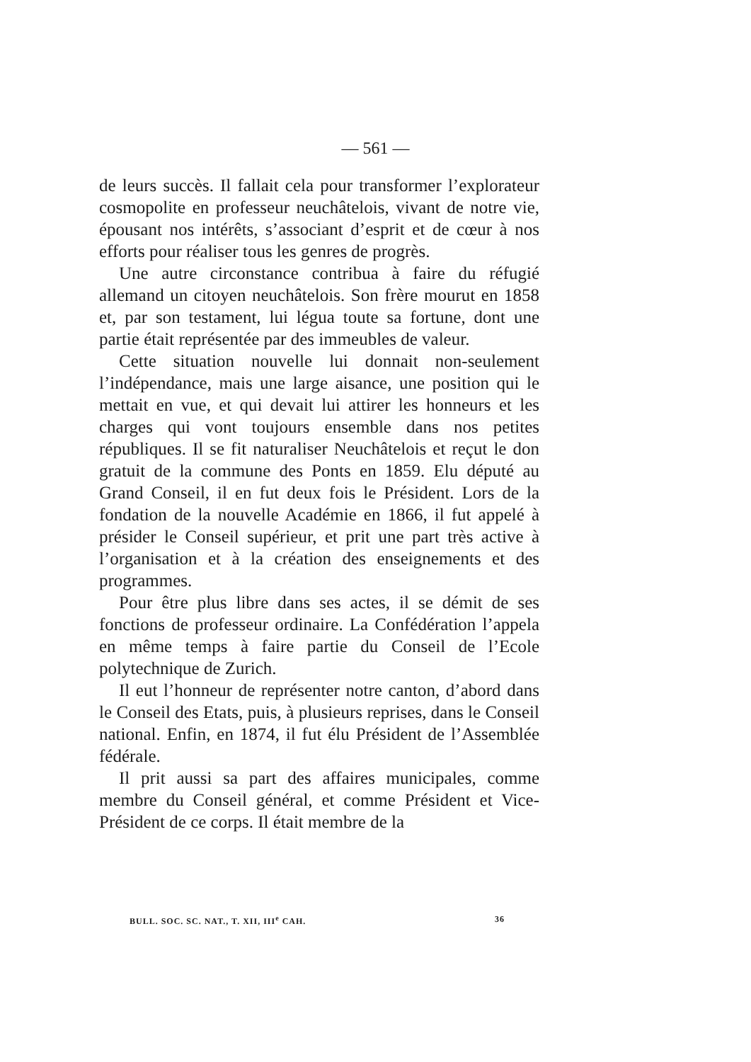— 561 —
de leurs succès. Il fallait cela pour transformer l’explorateur cosmopolite en professeur neuchâtelois, vivant de notre vie, épousant nos intérêts, s’associant d’esprit et de cœur à nos efforts pour réaliser tous les genres de progrès.
Une autre circonstance contribua à faire du réfugié allemand un citoyen neuchâtelois. Son frère mourut en 1858 et, par son testament, lui légua toute sa fortune, dont une partie était représentée par des immeubles de valeur.
Cette situation nouvelle lui donnait non-seulement l’indépendance, mais une large aisance, une position qui le mettait en vue, et qui devait lui attirer les honneurs et les charges qui vont toujours ensemble dans nos petites républiques. Il se fit naturaliser Neuchâtelois et reçut le don gratuit de la commune des Ponts en 1859. Elu député au Grand Conseil, il en fut deux fois le Président. Lors de la fondation de la nouvelle Académie en 1866, il fut appelé à présider le Conseil supérieur, et prit une part très active à l’organisation et à la création des enseignements et des programmes.
Pour être plus libre dans ses actes, il se démit de ses fonctions de professeur ordinaire. La Confédération l’appela en même temps à faire partie du Conseil de l’Ecole polytechnique de Zurich.
Il eut l’honneur de représenter notre canton, d’abord dans le Conseil des Etats, puis, à plusieurs reprises, dans le Conseil national. Enfin, en 1874, il fut élu Président de l’Assemblée fédérale.
Il prit aussi sa part des affaires municipales, comme membre du Conseil général, et comme Président et Vice-Président de ce corps. Il était membre de la
BULL. SOC. SC. NAT., T. XII, III<sup>e</sup> CAH. 36